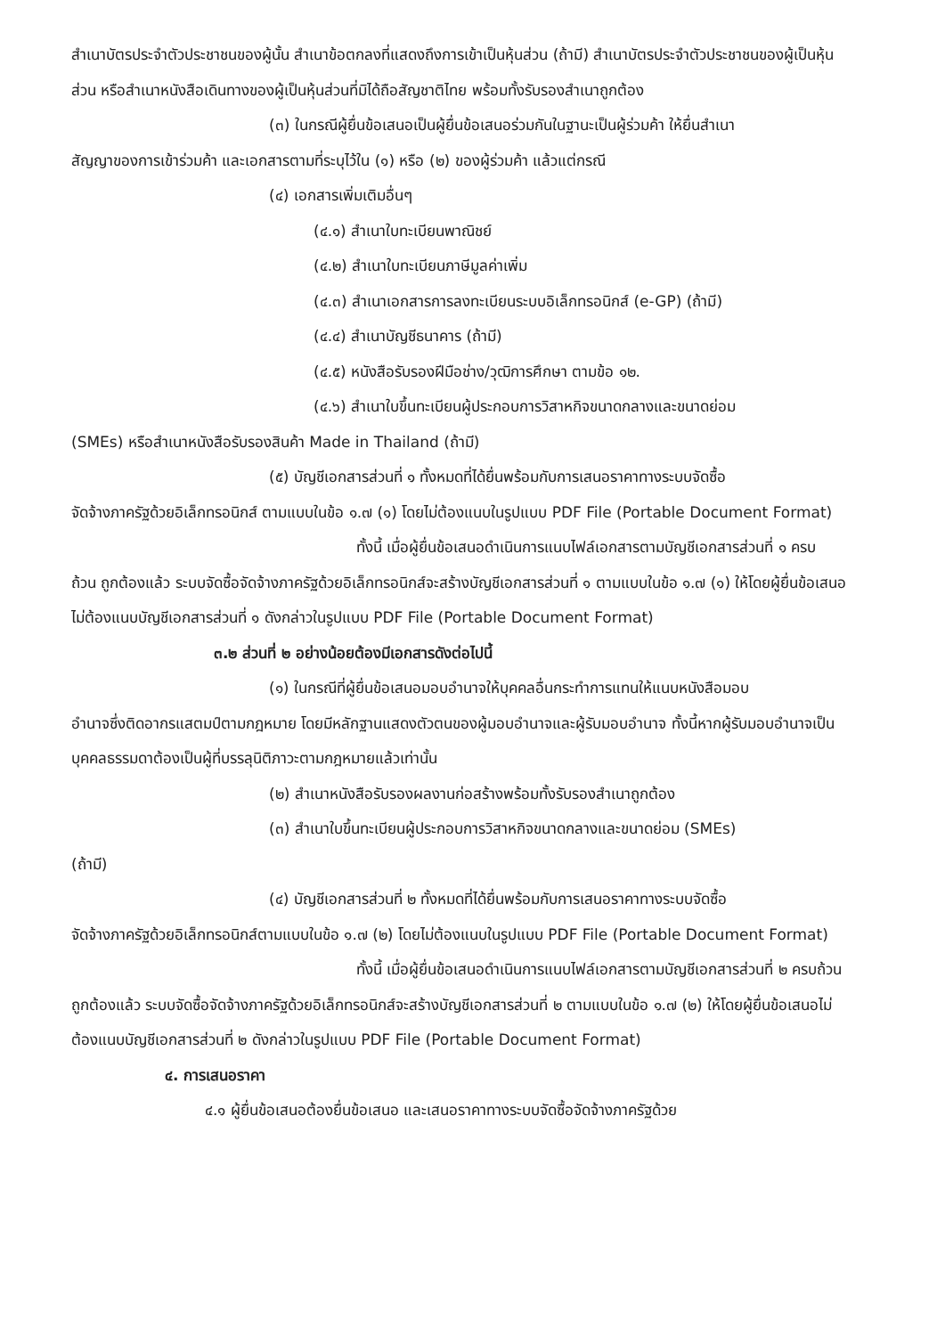สำเนาบัตรประจำตัวประชาชนของผู้นั้น สำเนาข้อตกลงที่แสดงถึงการเข้าเป็นหุ้นส่วน (ถ้ามี) สำเนาบัตรประจำตัวประชาชนของผู้เป็นหุ้นส่วน หรือสำเนาหนังสือเดินทางของผู้เป็นหุ้นส่วนที่มิได้ถือสัญชาติไทย พร้อมทั้งรับรองสำเนาถูกต้อง
(๓) ในกรณีผู้ยื่นข้อเสนอเป็นผู้ยื่นข้อเสนอร่วมกันในฐานะเป็นผู้ร่วมค้า ให้ยื่นสำเนา
สัญญาของการเข้าร่วมค้า และเอกสารตามที่ระบุไว้ใน (๑) หรือ (๒) ของผู้ร่วมค้า แล้วแต่กรณี
(๔) เอกสารเพิ่มเติมอื่นๆ
(๔.๑) สำเนาใบทะเบียนพาณิชย์
(๔.๒) สำเนาใบทะเบียนภาษีมูลค่าเพิ่ม
(๔.๓) สำเนาเอกสารการลงทะเบียนระบบอิเล็กทรอนิกส์ (e-GP) (ถ้ามี)
(๔.๔) สำเนาบัญชีธนาคาร (ถ้ามี)
(๔.๕) หนังสือรับรองฝีมือช่าง/วุฒิการศึกษา ตามข้อ ๑๒.
(๔.๖) สำเนาใบขึ้นทะเบียนผู้ประกอบการวิสาหกิจขนาดกลางและขนาดย่อม
(SMEs) หรือสำเนาหนังสือรับรองสินค้า Made in Thailand (ถ้ามี)
(๕) บัญชีเอกสารส่วนที่ ๑ ทั้งหมดที่ได้ยื่นพร้อมกับการเสนอราคาทางระบบจัดซื้อ
จัดจ้างภาครัฐด้วยอิเล็กทรอนิกส์ ตามแบบในข้อ ๑.๗ (๑) โดยไม่ต้องแนบในรูปแบบ PDF File (Portable Document Format)
ทั้งนี้ เมื่อผู้ยื่นข้อเสนอดำเนินการแนบไฟล์เอกสารตามบัญชีเอกสารส่วนที่ ๑ ครบ
ถ้วน ถูกต้องแล้ว ระบบจัดซื้อจัดจ้างภาครัฐด้วยอิเล็กทรอนิกส์จะสร้างบัญชีเอกสารส่วนที่ ๑ ตามแบบในข้อ ๑.๗ (๑) ให้โดยผู้ยื่นข้อเสนอไม่ต้องแนบบัญชีเอกสารส่วนที่ ๑ ดังกล่าวในรูปแบบ PDF File (Portable Document Format)
๓.๒ ส่วนที่ ๒ อย่างน้อยต้องมีเอกสารดังต่อไปนี้
(๑) ในกรณีที่ผู้ยื่นข้อเสนอมอบอำนาจให้บุคคลอื่นกระทำการแทนให้แนบหนังสือมอบ
อำนาจซึ่งติดอากรแสตมป์ตามกฎหมาย โดยมีหลักฐานแสดงตัวตนของผู้มอบอำนาจและผู้รับมอบอำนาจ ทั้งนี้หากผู้รับมอบอำนาจเป็นบุคคลธรรมดาต้องเป็นผู้ที่บรรลุนิติภาวะตามกฎหมายแล้วเท่านั้น
(๒) สำเนาหนังสือรับรองผลงานก่อสร้างพร้อมทั้งรับรองสำเนาถูกต้อง
(๓) สำเนาใบขึ้นทะเบียนผู้ประกอบการวิสาหกิจขนาดกลางและขนาดย่อม (SMEs)
(ถ้ามี)
(๔) บัญชีเอกสารส่วนที่ ๒ ทั้งหมดที่ได้ยื่นพร้อมกับการเสนอราคาทางระบบจัดซื้อ
จัดจ้างภาครัฐด้วยอิเล็กทรอนิกส์ตามแบบในข้อ ๑.๗ (๒) โดยไม่ต้องแนบในรูปแบบ PDF File (Portable Document Format)
ทั้งนี้ เมื่อผู้ยื่นข้อเสนอดำเนินการแนบไฟล์เอกสารตามบัญชีเอกสารส่วนที่ ๒ ครบถ้วน
ถูกต้องแล้ว ระบบจัดซื้อจัดจ้างภาครัฐด้วยอิเล็กทรอนิกส์จะสร้างบัญชีเอกสารส่วนที่ ๒ ตามแบบในข้อ ๑.๗ (๒) ให้โดยผู้ยื่นข้อเสนอไม่ต้องแนบบัญชีเอกสารส่วนที่ ๒ ดังกล่าวในรูปแบบ PDF File (Portable Document Format)
๔. การเสนอราคา
๔.๑ ผู้ยื่นข้อเสนอต้องยื่นข้อเสนอ และเสนอราคาทางระบบจัดซื้อจัดจ้างภาครัฐด้วย